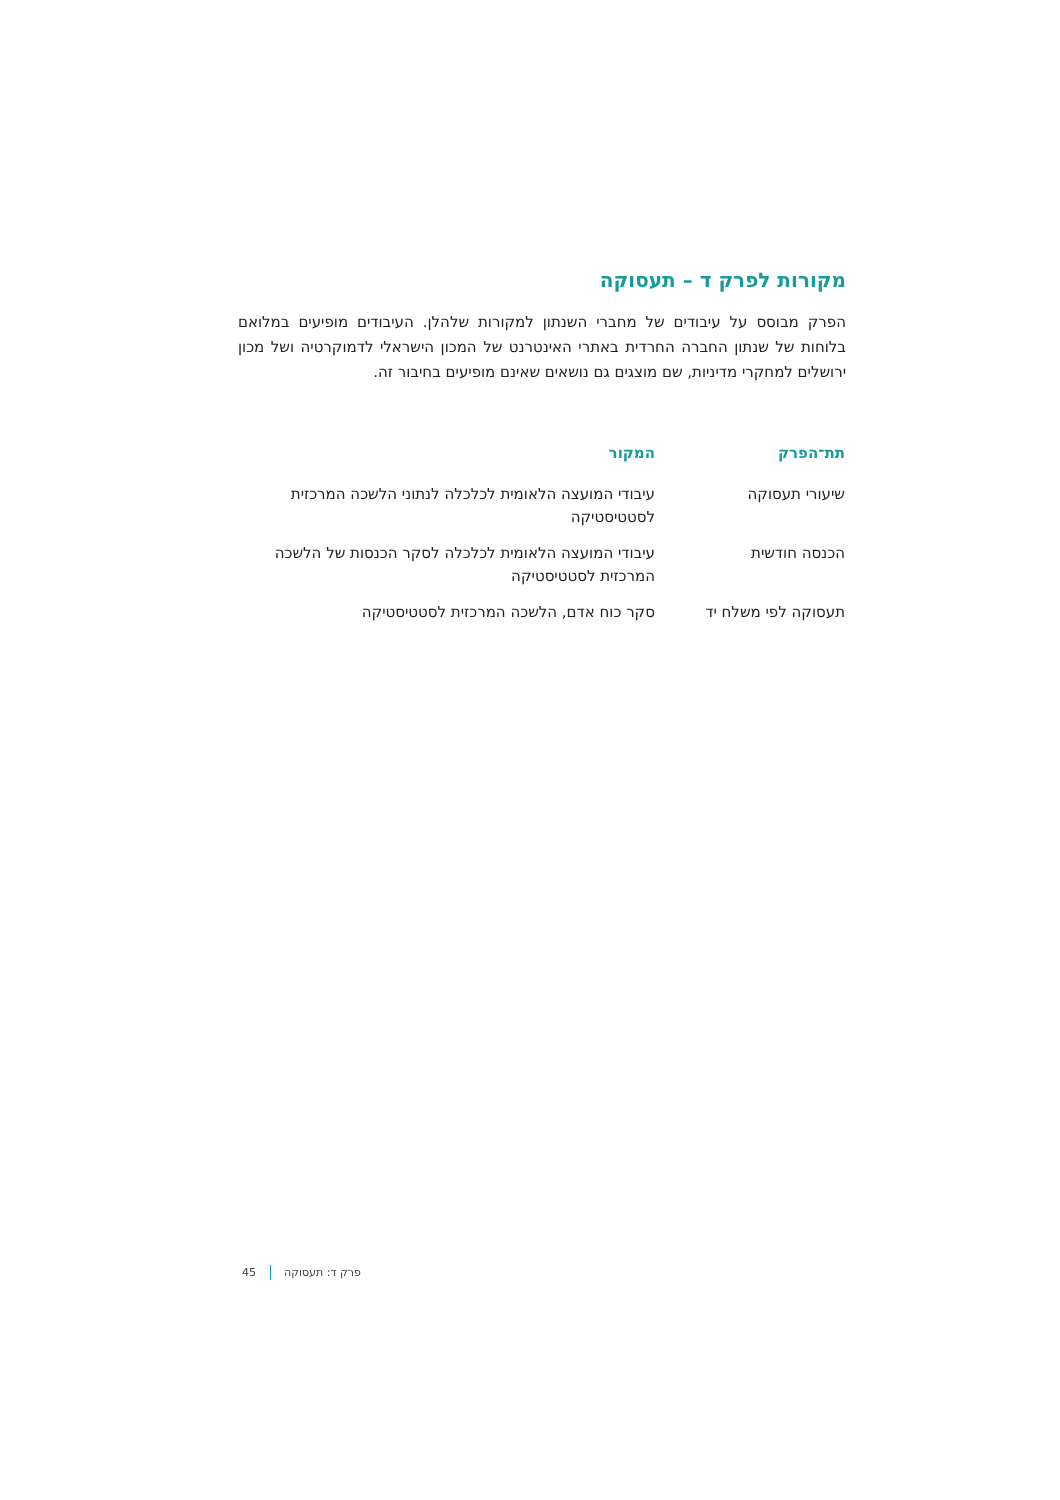מקורות לפרק ד – תעסוקה
הפרק מבוסס על עיבודים של מחברי השנתון למקורות שלהלן. העיבודים מופיעים במלואם בלוחות של שנתון החברה החרדית באתרי האינטרנט של המכון הישראלי לדמוקרטיה ושל מכון ירושלים למחקרי מדיניות, שם מוצגים גם נושאים שאינם מופיעים בחיבור זה.
| תת־הפרק | המקור |
| --- | --- |
| שיעורי תעסוקה | עיבודי המועצה הלאומית לכלכלה לנתוני הלשכה המרכזית לסטטיסטיקה |
| הכנסה חודשית | עיבודי המועצה הלאומית לכלכלה לסקר הכנסות של הלשכה המרכזית לסטטיסטיקה |
| תעסוקה לפי משלח יד | סקר כוח אדם, הלשכה המרכזית לסטטיסטיקה |
פרק ד: תעסוקה 45